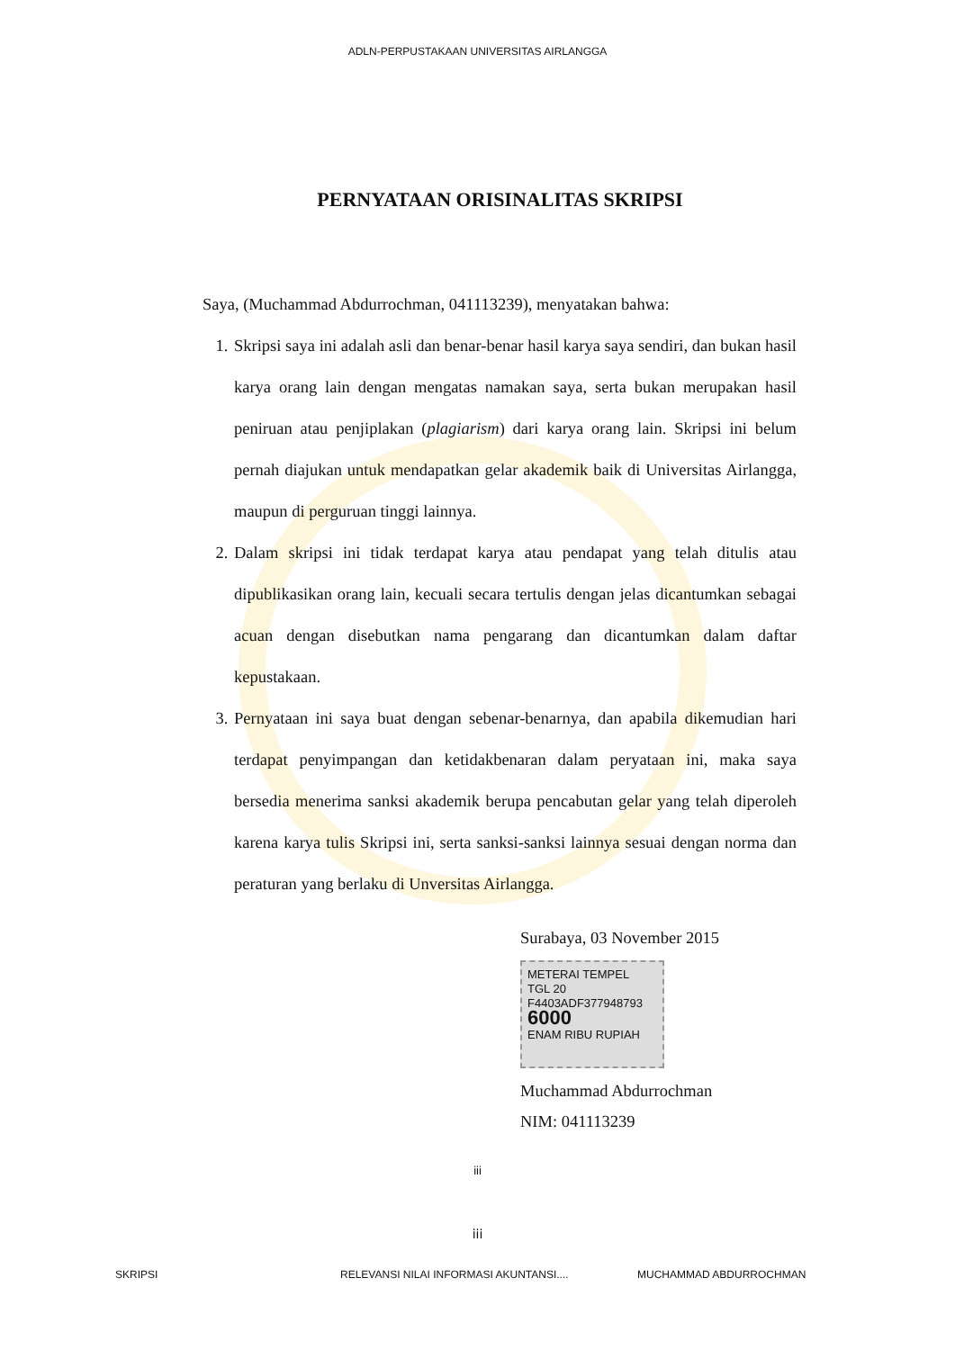ADLN-PERPUSTAKAAN UNIVERSITAS AIRLANGGA
PERNYATAAN ORISINALITAS SKRIPSI
Saya, (Muchammad Abdurrochman, 041113239), menyatakan bahwa:
1. Skripsi saya ini adalah asli dan benar-benar hasil karya saya sendiri, dan bukan hasil karya orang lain dengan mengatas namakan saya, serta bukan merupakan hasil peniruan atau penjiplakan (plagiarism) dari karya orang lain. Skripsi ini belum pernah diajukan untuk mendapatkan gelar akademik baik di Universitas Airlangga, maupun di perguruan tinggi lainnya.
2. Dalam skripsi ini tidak terdapat karya atau pendapat yang telah ditulis atau dipublikasikan orang lain, kecuali secara tertulis dengan jelas dicantumkan sebagai acuan dengan disebutkan nama pengarang dan dicantumkan dalam daftar kepustakaan.
3. Pernyataan ini saya buat dengan sebenar-benarnya, dan apabila dikemudian hari terdapat penyimpangan dan ketidakbenaran dalam peryataan ini, maka saya bersedia menerima sanksi akademik berupa pencabutan gelar yang telah diperoleh karena karya tulis Skripsi ini, serta sanksi-sanksi lainnya sesuai dengan norma dan peraturan yang berlaku di Unversitas Airlangga.
Surabaya, 03 November 2015
METERAI TEMPEL
TGL 20
F4403ADF377948793
6000
ENAM RIBU RUPIAH
Muchammad Abdurrochman
NIM: 041113239
iii
iii
SKRIPSI RELEVANSI NILAI INFORMASI AKUNTANSI.... MUCHAMMAD ABDURROCHMAN